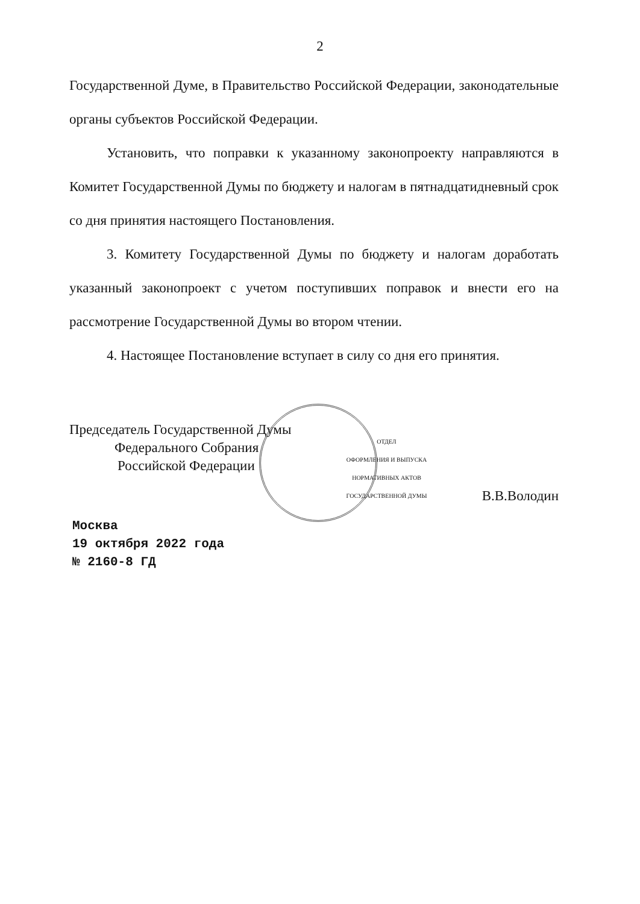2
Государственной Думе, в Правительство Российской Федерации, законодательные органы субъектов Российской Федерации.
Установить, что поправки к указанному законопроекту направляются в Комитет Государственной Думы по бюджету и налогам в пятнадцатидневный срок со дня принятия настоящего Постановления.
3. Комитету Государственной Думы по бюджету и налогам доработать указанный законопроект с учетом поступивших поправок и внести его на рассмотрение Государственной Думы во втором чтении.
4. Настоящее Постановление вступает в силу со дня его принятия.
Председатель Государственной Думы
Федерального Собрания
Российской Федерации
ОТДЕЛ
ОФОРМЛЕНИЯ И ВЫПУСКА
НОРМАТИВНЫХ АКТОВ
ГОСУДАРСТВЕННОЙ ДУМЫ
В.В.Володин
Москва
19 октября 2022 года
№ 2160-8 ГД